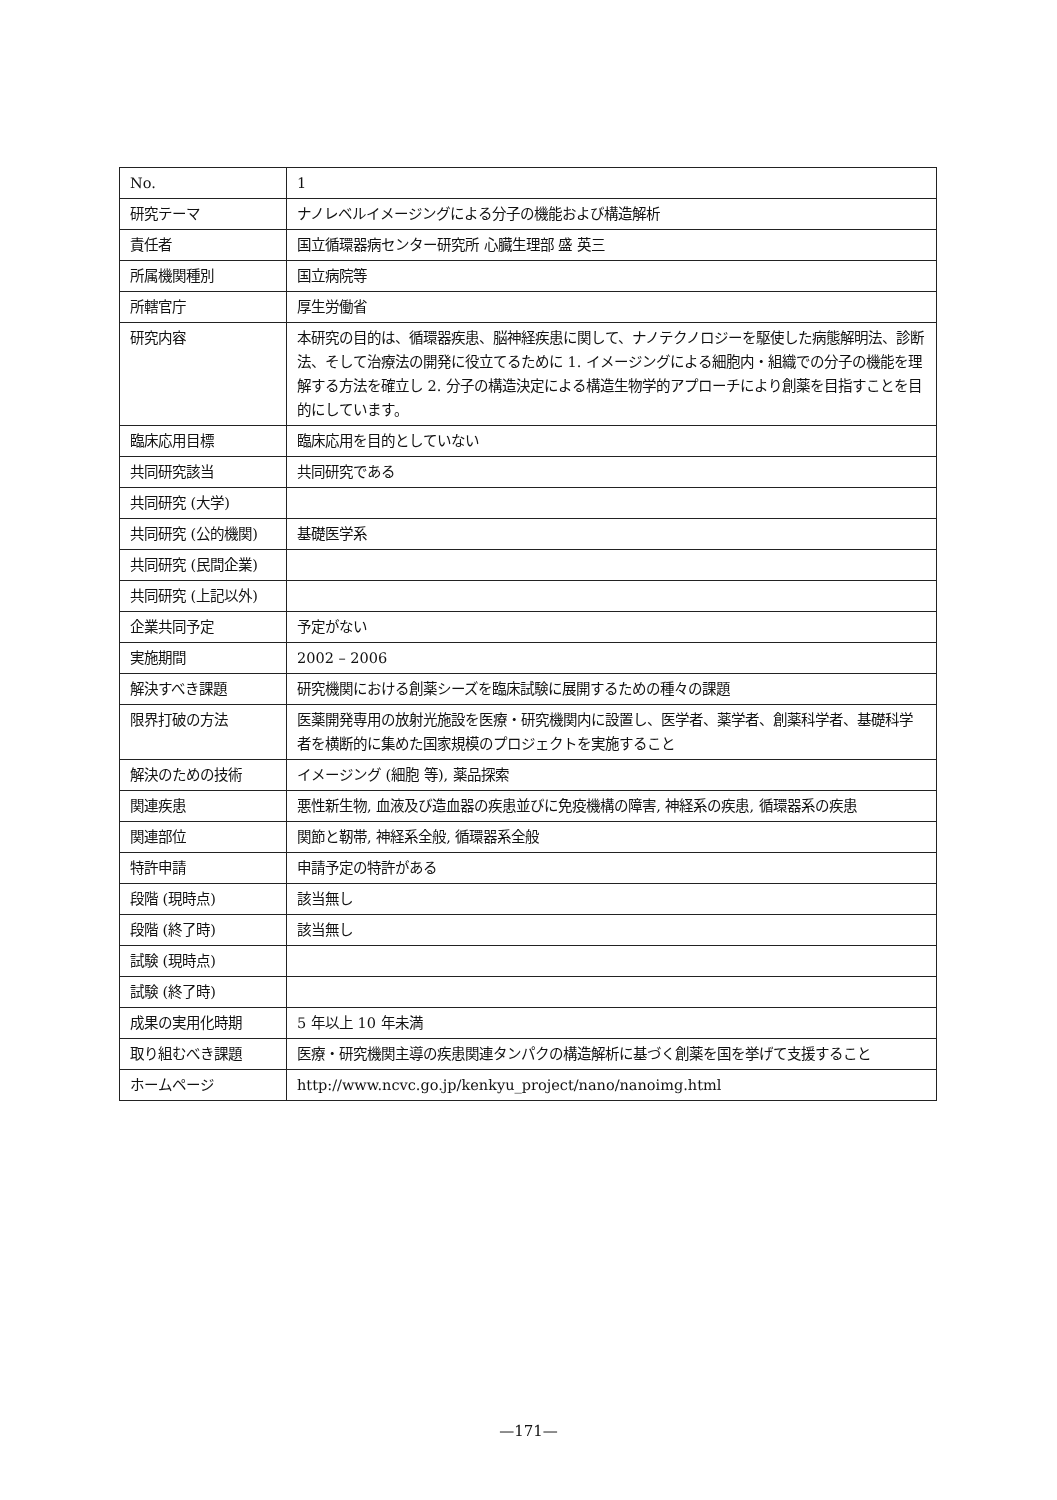| No. | 1 |
| 研究テーマ | ナノレベルイメージングによる分子の機能および構造解析 |
| 責任者 | 国立循環器病センター研究所 心臓生理部 盛 英三 |
| 所属機関種別 | 国立病院等 |
| 所轄官庁 | 厚生労働省 |
| 研究内容 | 本研究の目的は、循環器疾患、脳神経疾患に関して、ナノテクノロジーを駆使した病態解明法、診断法、そして治療法の開発に役立てるために 1. イメージングによる細胞内・組織での分子の機能を理解する方法を確立し 2. 分子の構造決定による構造生物学的アプローチにより創薬を目指すことを目的にしています。 |
| 臨床応用目標 | 臨床応用を目的としていない |
| 共同研究該当 | 共同研究である |
| 共同研究 (大学) | |
| 共同研究 (公的機関) | 基礎医学系 |
| 共同研究 (民間企業) | |
| 共同研究 (上記以外) | |
| 企業共同予定 | 予定がない |
| 実施期間 | 2002 – 2006 |
| 解決すべき課題 | 研究機関における創薬シーズを臨床試験に展開するための種々の課題 |
| 限界打破の方法 | 医薬開発専用の放射光施設を医療・研究機関内に設置し、医学者、薬学者、創薬科学者、基礎科学者を横断的に集めた国家規模のプロジェクトを実施すること |
| 解決のための技術 | イメージング (細胞 等), 薬品探索 |
| 関連疾患 | 悪性新生物, 血液及び造血器の疾患並びに免疫機構の障害, 神経系の疾患, 循環器系の疾患 |
| 関連部位 | 関節と靭帯, 神経系全般, 循環器系全般 |
| 特許申請 | 申請予定の特許がある |
| 段階 (現時点) | 該当無し |
| 段階 (終了時) | 該当無し |
| 試験 (現時点) | |
| 試験 (終了時) | |
| 成果の実用化時期 | 5 年以上 10 年未満 |
| 取り組むべき課題 | 医療・研究機関主導の疾患関連タンパクの構造解析に基づく創薬を国を挙げて支援すること |
| ホームページ | http://www.ncvc.go.jp/kenkyu_project/nano/nanoimg.html |
—171—